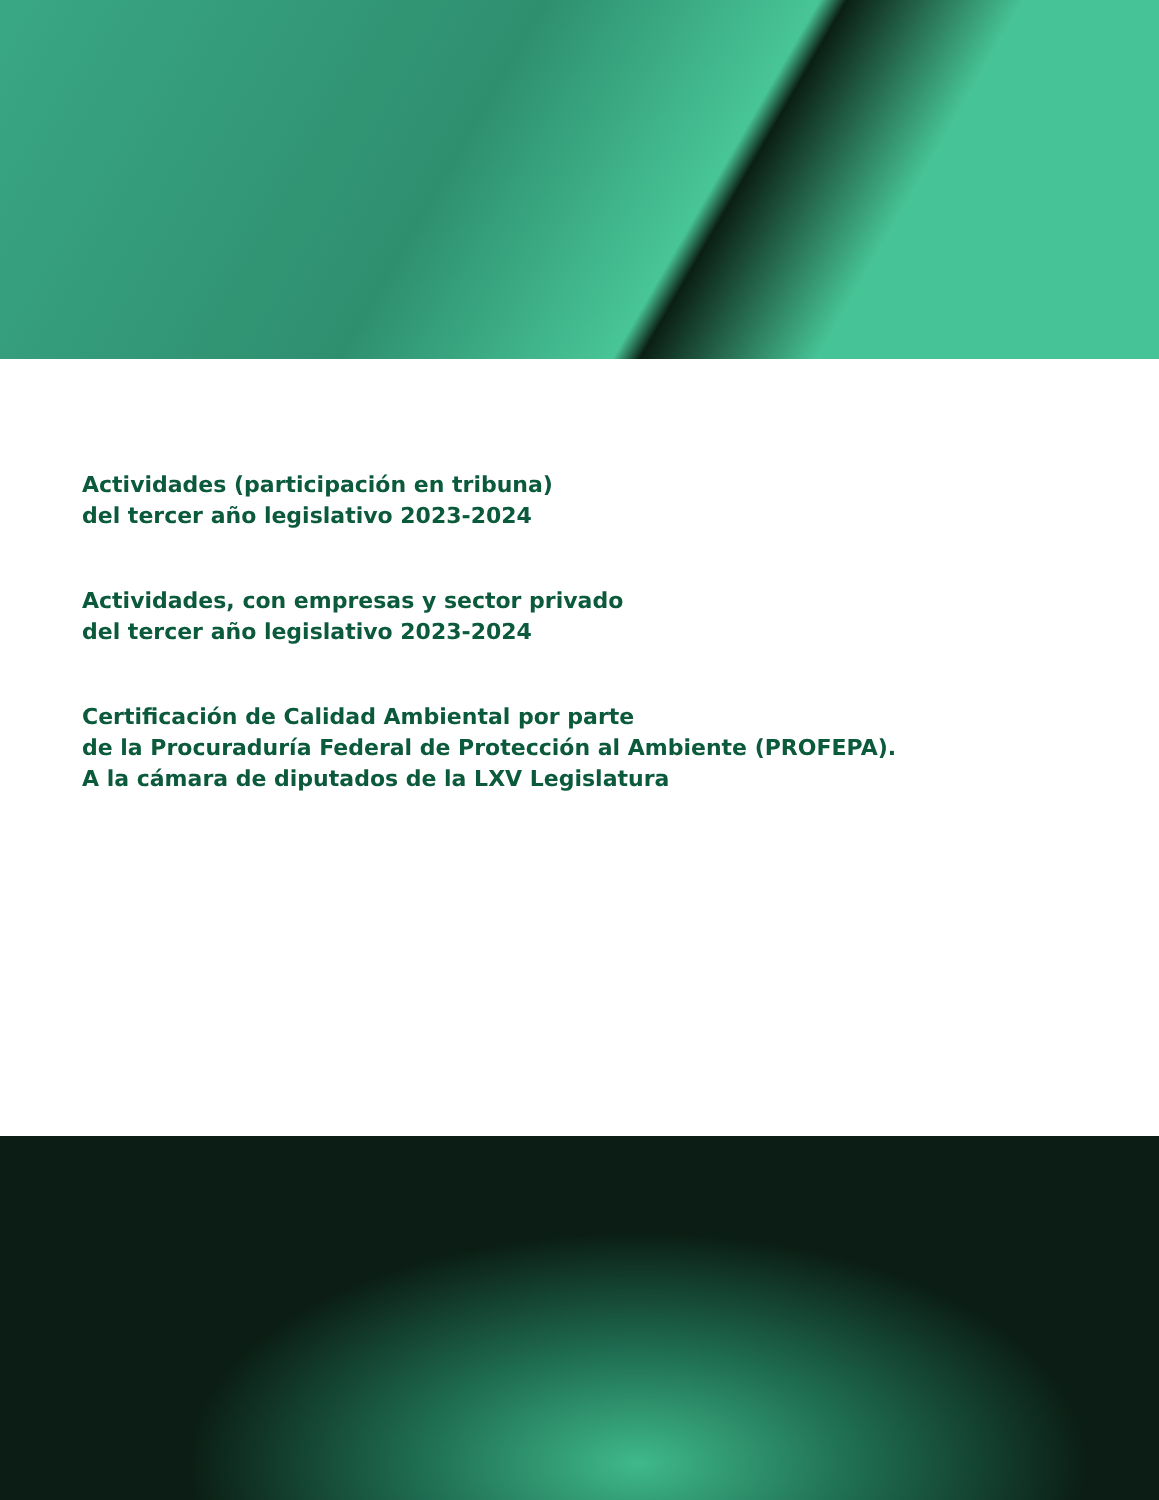Actividades (participación en tribuna)
del tercer año legislativo 2023-2024
Actividades, con empresas y sector privado
del tercer año legislativo 2023-2024
Certificación de Calidad Ambiental por parte
de la Procuraduría Federal de Protección al Ambiente (PROFEPA).
A la cámara de diputados de la LXV Legislatura